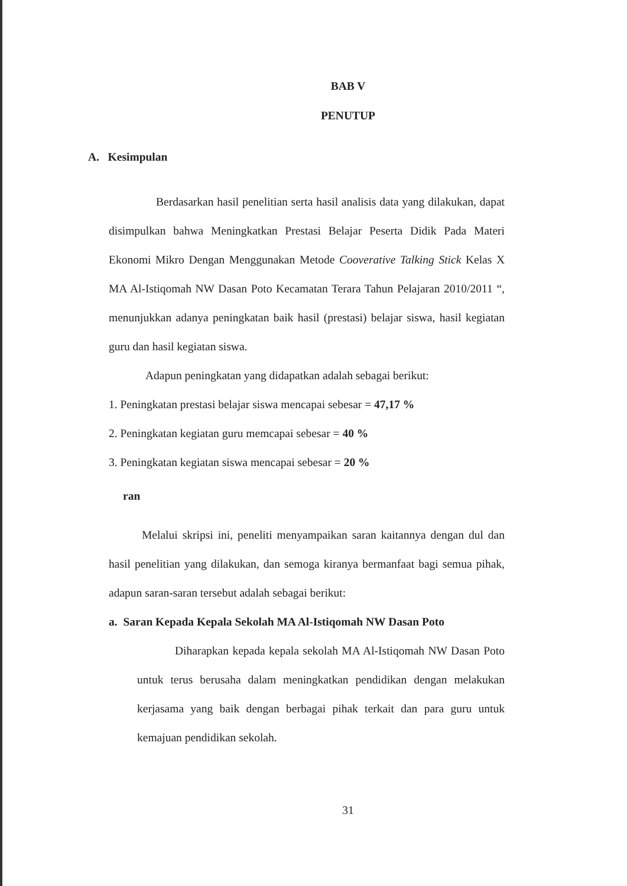BAB V
PENUTUP
A. Kesimpulan
Berdasarkan hasil penelitian serta hasil analisis data yang dilakukan, dapat disimpulkan bahwa Meningkatkan Prestasi Belajar Peserta Didik Pada Materi Ekonomi Mikro Dengan Menggunakan Metode Cooverative Talking Stick Kelas X MA Al-Istiqomah NW Dasan Poto Kecamatan Terara Tahun Pelajaran 2010/2011 “, menunjukkan adanya peningkatan baik hasil (prestasi) belajar siswa, hasil kegiatan guru dan hasil kegiatan siswa.
Adapun peningkatan yang didapatkan adalah sebagai berikut:
1. Peningkatan prestasi belajar siswa mencapai sebesar = 47,17 %
2. Peningkatan kegiatan guru memcapai sebesar = 40 %
3. Peningkatan kegiatan siswa mencapai sebesar = 20 %
ran
Melalui skripsi ini, peneliti menyampaikan saran kaitannya dengan dul dan hasil penelitian yang dilakukan, dan semoga kiranya bermanfaat bagi semua pihak, adapun saran-saran tersebut adalah sebagai berikut:
a. Saran Kepada Kepala Sekolah MA Al-Istiqomah NW Dasan Poto
Diharapkan kepada kepala sekolah MA Al-Istiqomah NW Dasan Poto untuk terus berusaha dalam meningkatkan pendidikan dengan melakukan kerjasama yang baik dengan berbagai pihak terkait dan para guru untuk kemajuan pendidikan sekolah.
31